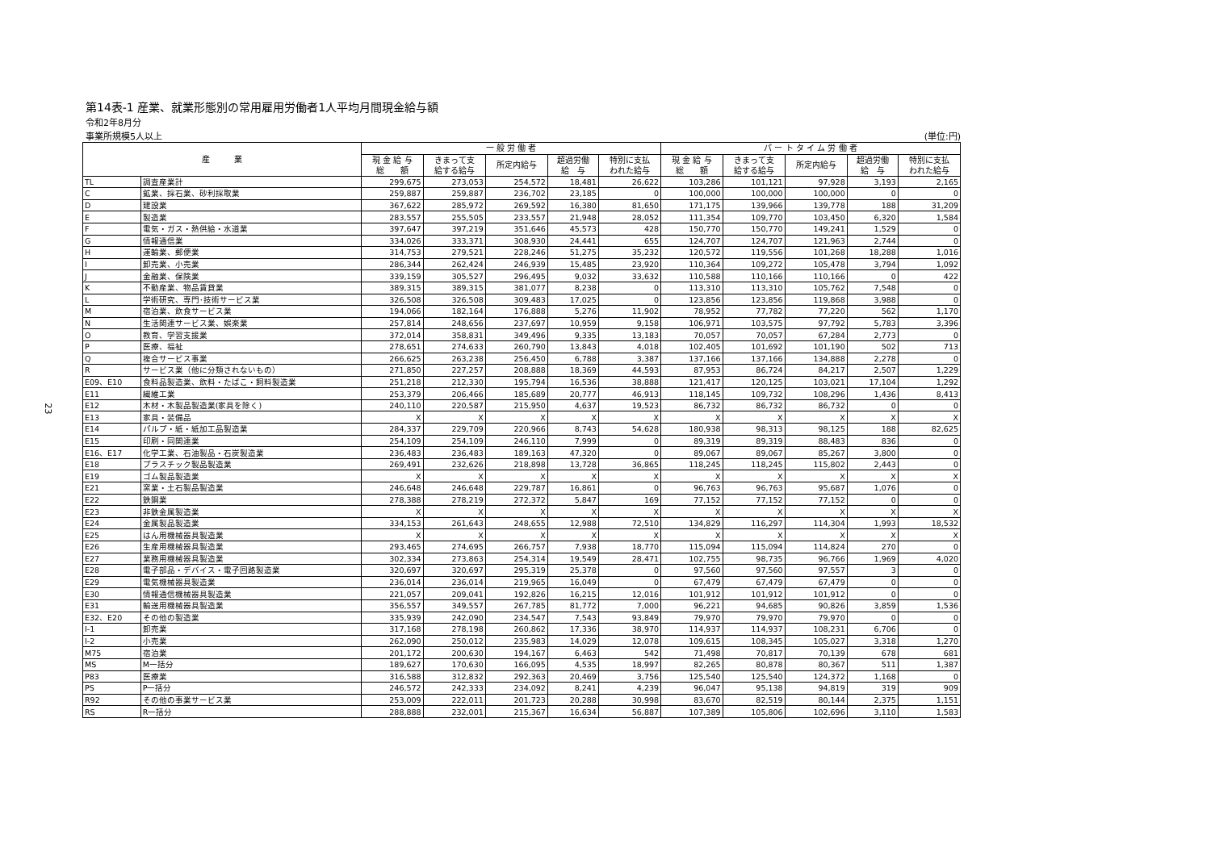23
第14表-1 産業、就業形態別の常用雇用労働者1人平均月間現金給与額
令和2年8月分
事業所規模5人以上 (単位:円)
| 産 業 | | 一 般 労 働 者 | | | | | パ ー ト タ イ ム 労 働 者 | | | | |
| --- | --- | --- | --- | --- | --- | --- | --- | --- | --- | --- | --- |
| | | 現 金 給 与 総 額 | きまって支 給する給与 | 所定内給与 | 超過労働 給 与 | 特別に支払 われた給与 | 現 金 給 与 総 額 | きまって支 給する給与 | 所定内給与 | 超過労働 給 与 | 特別に支払 われた給与 |
| TL | 調査産業計 | 299,675 | 273,053 | 254,572 | 18,481 | 26,622 | 103,286 | 101,121 | 97,928 | 3,193 | 2,165 |
| C | 鉱業、採石業、砂利採取業 | 259,887 | 259,887 | 236,702 | 23,185 | 0 | 100,000 | 100,000 | 100,000 | 0 | 0 |
| D | 建設業 | 367,622 | 285,972 | 269,592 | 16,380 | 81,650 | 171,175 | 139,966 | 139,778 | 188 | 31,209 |
| E | 製造業 | 283,557 | 255,505 | 233,557 | 21,948 | 28,052 | 111,354 | 109,770 | 103,450 | 6,320 | 1,584 |
| F | 電気・ガス・熱供給・水道業 | 397,647 | 397,219 | 351,646 | 45,573 | 428 | 150,770 | 150,770 | 149,241 | 1,529 | 0 |
| G | 情報通信業 | 334,026 | 333,371 | 308,930 | 24,441 | 655 | 124,707 | 124,707 | 121,963 | 2,744 | 0 |
| H | 運輸業、郵便業 | 314,753 | 279,521 | 228,246 | 51,275 | 35,232 | 120,572 | 119,556 | 101,268 | 18,288 | 1,016 |
| I | 卸売業、小売業 | 286,344 | 262,424 | 246,939 | 15,485 | 23,920 | 110,364 | 109,272 | 105,478 | 3,794 | 1,092 |
| J | 金融業、保険業 | 339,159 | 305,527 | 296,495 | 9,032 | 33,632 | 110,588 | 110,166 | 110,166 | 0 | 422 |
| K | 不動産業、物品賃貸業 | 389,315 | 389,315 | 381,077 | 8,238 | 0 | 113,310 | 113,310 | 105,762 | 7,548 | 0 |
| L | 学術研究、専門･技術サービス業 | 326,508 | 326,508 | 309,483 | 17,025 | 0 | 123,856 | 123,856 | 119,868 | 3,988 | 0 |
| M | 宿泊業、飲食サービス業 | 194,066 | 182,164 | 176,888 | 5,276 | 11,902 | 78,952 | 77,782 | 77,220 | 562 | 1,170 |
| N | 生活関連サービス業、娯楽業 | 257,814 | 248,656 | 237,697 | 10,959 | 9,158 | 106,971 | 103,575 | 97,792 | 5,783 | 3,396 |
| O | 教育、学習支援業 | 372,014 | 358,831 | 349,496 | 9,335 | 13,183 | 70,057 | 70,057 | 67,284 | 2,773 | 0 |
| P | 医療、福祉 | 278,651 | 274,633 | 260,790 | 13,843 | 4,018 | 102,405 | 101,692 | 101,190 | 502 | 713 |
| Q | 複合サービス事業 | 266,625 | 263,238 | 256,450 | 6,788 | 3,387 | 137,166 | 137,166 | 134,888 | 2,278 | 0 |
| R | サービス業（他に分類されないもの） | 271,850 | 227,257 | 208,888 | 18,369 | 44,593 | 87,953 | 86,724 | 84,217 | 2,507 | 1,229 |
| E09、E10 | 食料品製造業、飲料・たばこ・飼料製造業 | 251,218 | 212,330 | 195,794 | 16,536 | 38,888 | 121,417 | 120,125 | 103,021 | 17,104 | 1,292 |
| E11 | 繊維工業 | 253,379 | 206,466 | 185,689 | 20,777 | 46,913 | 118,145 | 109,732 | 108,296 | 1,436 | 8,413 |
| E12 | 木材・木製品製造業(家具を除く) | 240,110 | 220,587 | 215,950 | 4,637 | 19,523 | 86,732 | 86,732 | 86,732 | 0 | 0 |
| E13 | 家具・装備品 | X | X | X | X | X | X | X | X | X | X |
| E14 | パルプ・紙・紙加工品製造業 | 284,337 | 229,709 | 220,966 | 8,743 | 54,628 | 180,938 | 98,313 | 98,125 | 188 | 82,625 |
| E15 | 印刷・同関連業 | 254,109 | 254,109 | 246,110 | 7,999 | 0 | 89,319 | 89,319 | 88,483 | 836 | 0 |
| E16、E17 | 化学工業、石油製品・石炭製造業 | 236,483 | 236,483 | 189,163 | 47,320 | 0 | 89,067 | 89,067 | 85,267 | 3,800 | 0 |
| E18 | プラスチック製品製造業 | 269,491 | 232,626 | 218,898 | 13,728 | 36,865 | 118,245 | 118,245 | 115,802 | 2,443 | 0 |
| E19 | ゴム製品製造業 | X | X | X | X | X | X | X | X | X | X |
| E21 | 窯業・土石製品製造業 | 246,648 | 246,648 | 229,787 | 16,861 | 0 | 96,763 | 96,763 | 95,687 | 1,076 | 0 |
| E22 | 鉄鋼業 | 278,388 | 278,219 | 272,372 | 5,847 | 169 | 77,152 | 77,152 | 77,152 | 0 | 0 |
| E23 | 非鉄金属製造業 | X | X | X | X | X | X | X | X | X | X |
| E24 | 金属製品製造業 | 334,153 | 261,643 | 248,655 | 12,988 | 72,510 | 134,829 | 116,297 | 114,304 | 1,993 | 18,532 |
| E25 | はん用機械器具製造業 | X | X | X | X | X | X | X | X | X | X |
| E26 | 生産用機械器具製造業 | 293,465 | 274,695 | 266,757 | 7,938 | 18,770 | 115,094 | 115,094 | 114,824 | 270 | 0 |
| E27 | 業務用機械器具製造業 | 302,334 | 273,863 | 254,314 | 19,549 | 28,471 | 102,755 | 98,735 | 96,766 | 1,969 | 4,020 |
| E28 | 電子部品・デバイス・電子回路製造業 | 320,697 | 320,697 | 295,319 | 25,378 | 0 | 97,560 | 97,560 | 97,557 | 3 | 0 |
| E29 | 電気機械器具製造業 | 236,014 | 236,014 | 219,965 | 16,049 | 0 | 67,479 | 67,479 | 67,479 | 0 | 0 |
| E30 | 情報通信機械器具製造業 | 221,057 | 209,041 | 192,826 | 16,215 | 12,016 | 101,912 | 101,912 | 101,912 | 0 | 0 |
| E31 | 輸送用機械器具製造業 | 356,557 | 349,557 | 267,785 | 81,772 | 7,000 | 96,221 | 94,685 | 90,826 | 3,859 | 1,536 |
| E32、E20 | その他の製造業 | 335,939 | 242,090 | 234,547 | 7,543 | 93,849 | 79,970 | 79,970 | 79,970 | 0 | 0 |
| I-1 | 卸売業 | 317,168 | 278,198 | 260,862 | 17,336 | 38,970 | 114,937 | 114,937 | 108,231 | 6,706 | 0 |
| I-2 | 小売業 | 262,090 | 250,012 | 235,983 | 14,029 | 12,078 | 109,615 | 108,345 | 105,027 | 3,318 | 1,270 |
| M75 | 宿泊業 | 201,172 | 200,630 | 194,167 | 6,463 | 542 | 71,498 | 70,817 | 70,139 | 678 | 681 |
| MS | M一括分 | 189,627 | 170,630 | 166,095 | 4,535 | 18,997 | 82,265 | 80,878 | 80,367 | 511 | 1,387 |
| P83 | 医療業 | 316,588 | 312,832 | 292,363 | 20,469 | 3,756 | 125,540 | 125,540 | 124,372 | 1,168 | 0 |
| PS | P一括分 | 246,572 | 242,333 | 234,092 | 8,241 | 4,239 | 96,047 | 95,138 | 94,819 | 319 | 909 |
| R92 | その他の事業サービス業 | 253,009 | 222,011 | 201,723 | 20,288 | 30,998 | 83,670 | 82,519 | 80,144 | 2,375 | 1,151 |
| RS | R一括分 | 288,888 | 232,001 | 215,367 | 16,634 | 56,887 | 107,389 | 105,806 | 102,696 | 3,110 | 1,583 |